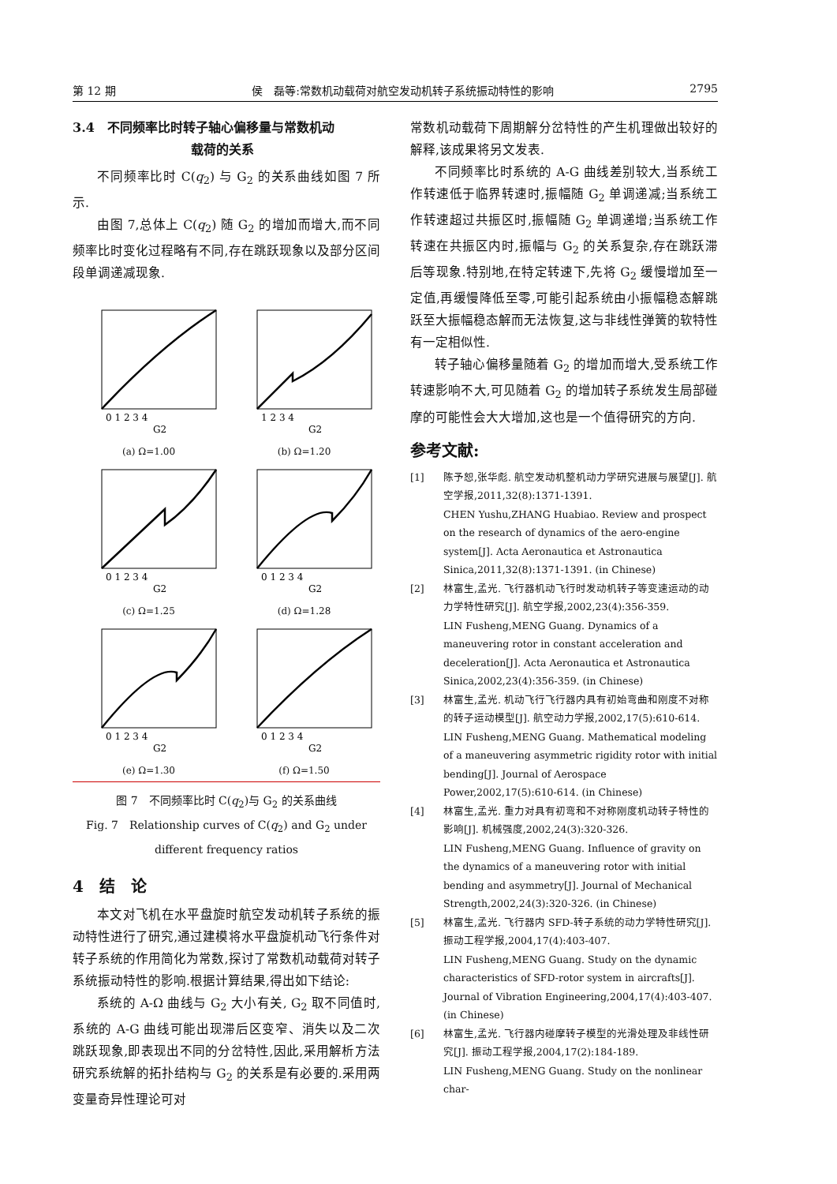第 12 期 侯　磊等:常数机动载荷对航空发动机转子系统振动特性的影响 2795
3.4　不同频率比时转子轴心偏移量与常数机动
载荷的关系
不同频率比时 C(q<sub>2</sub>) 与 G<sub>2</sub> 的关系曲线如图 7 所示.
由图 7,总体上 C(q<sub>2</sub>) 随 G<sub>2</sub> 的增加而增大,而不同频率比时变化过程略有不同,存在跳跃现象以及部分区间段单调递减现象.
0 1 2 3 4
G2
(a) Ω=1.00
1 2 3 4
G2
(b) Ω=1.20
0 1 2 3 4
G2
(c) Ω=1.25
0 1 2 3 4
G2
(d) Ω=1.28
0 1 2 3 4
G2
(e) Ω=1.30
0 1 2 3 4
G2
(f) Ω=1.50
图 7　不同频率比时 C(q<sub>2</sub>)与 G<sub>2</sub> 的关系曲线
Fig. 7　Relationship curves of C(q<sub>2</sub>) and G<sub>2</sub> under
different frequency ratios
4　结　论
本文对飞机在水平盘旋时航空发动机转子系统的振动特性进行了研究,通过建模将水平盘旋机动飞行条件对转子系统的作用简化为常数,探讨了常数机动载荷对转子系统振动特性的影响.根据计算结果,得出如下结论:
系统的 A-Ω 曲线与 G<sub>2</sub> 大小有关, G<sub>2</sub> 取不同值时,系统的 A-G 曲线可能出现滞后区变窄、消失以及二次跳跃现象,即表现出不同的分岔特性,因此,采用解析方法研究系统解的拓扑结构与 G<sub>2</sub> 的关系是有必要的.采用两变量奇异性理论可对
常数机动载荷下周期解分岔特性的产生机理做出较好的解释,该成果将另文发表.
不同频率比时系统的 A-G 曲线差别较大,当系统工作转速低于临界转速时,振幅随 G<sub>2</sub> 单调递减;当系统工作转速超过共振区时,振幅随 G<sub>2</sub> 单调递增;当系统工作转速在共振区内时,振幅与 G<sub>2</sub> 的关系复杂,存在跳跃滞后等现象.特别地,在特定转速下,先将 G<sub>2</sub> 缓慢增加至一定值,再缓慢降低至零,可能引起系统由小振幅稳态解跳跃至大振幅稳态解而无法恢复,这与非线性弹簧的软特性有一定相似性.
转子轴心偏移量随着 G<sub>2</sub> 的增加而增大,受系统工作转速影响不大,可见随着 G<sub>2</sub> 的增加转子系统发生局部碰摩的可能性会大大增加,这也是一个值得研究的方向.
参考文献:
[1] 陈予恕,张华彪. 航空发动机整机动力学研究进展与展望[J]. 航空学报,2011,32(8):1371-1391.
CHEN Yushu,ZHANG Huabiao. Review and prospect on the research of dynamics of the aero-engine system[J]. Acta Aeronautica et Astronautica Sinica,2011,32(8):1371-1391. (in Chinese)
[2] 林富生,孟光. 飞行器机动飞行时发动机转子等变速运动的动力学特性研究[J]. 航空学报,2002,23(4):356-359.
LIN Fusheng,MENG Guang. Dynamics of a maneuvering rotor in constant acceleration and deceleration[J]. Acta Aeronautica et Astronautica Sinica,2002,23(4):356-359. (in Chinese)
[3] 林富生,孟光. 机动飞行飞行器内具有初始弯曲和刚度不对称的转子运动模型[J]. 航空动力学报,2002,17(5):610-614.
LIN Fusheng,MENG Guang. Mathematical modeling of a maneuvering asymmetric rigidity rotor with initial bending[J]. Journal of Aerospace Power,2002,17(5):610-614. (in Chinese)
[4] 林富生,孟光. 重力对具有初弯和不对称刚度机动转子特性的影响[J]. 机械强度,2002,24(3):320-326.
LIN Fusheng,MENG Guang. Influence of gravity on the dynamics of a maneuvering rotor with initial bending and asymmetry[J]. Journal of Mechanical Strength,2002,24(3):320-326. (in Chinese)
[5] 林富生,孟光. 飞行器内 SFD-转子系统的动力学特性研究[J]. 振动工程学报,2004,17(4):403-407.
LIN Fusheng,MENG Guang. Study on the dynamic characteristics of SFD-rotor system in aircrafts[J]. Journal of Vibration Engineering,2004,17(4):403-407. (in Chinese)
[6] 林富生,孟光. 飞行器内碰摩转子模型的光滑处理及非线性研究[J]. 振动工程学报,2004,17(2):184-189.
LIN Fusheng,MENG Guang. Study on the nonlinear char-